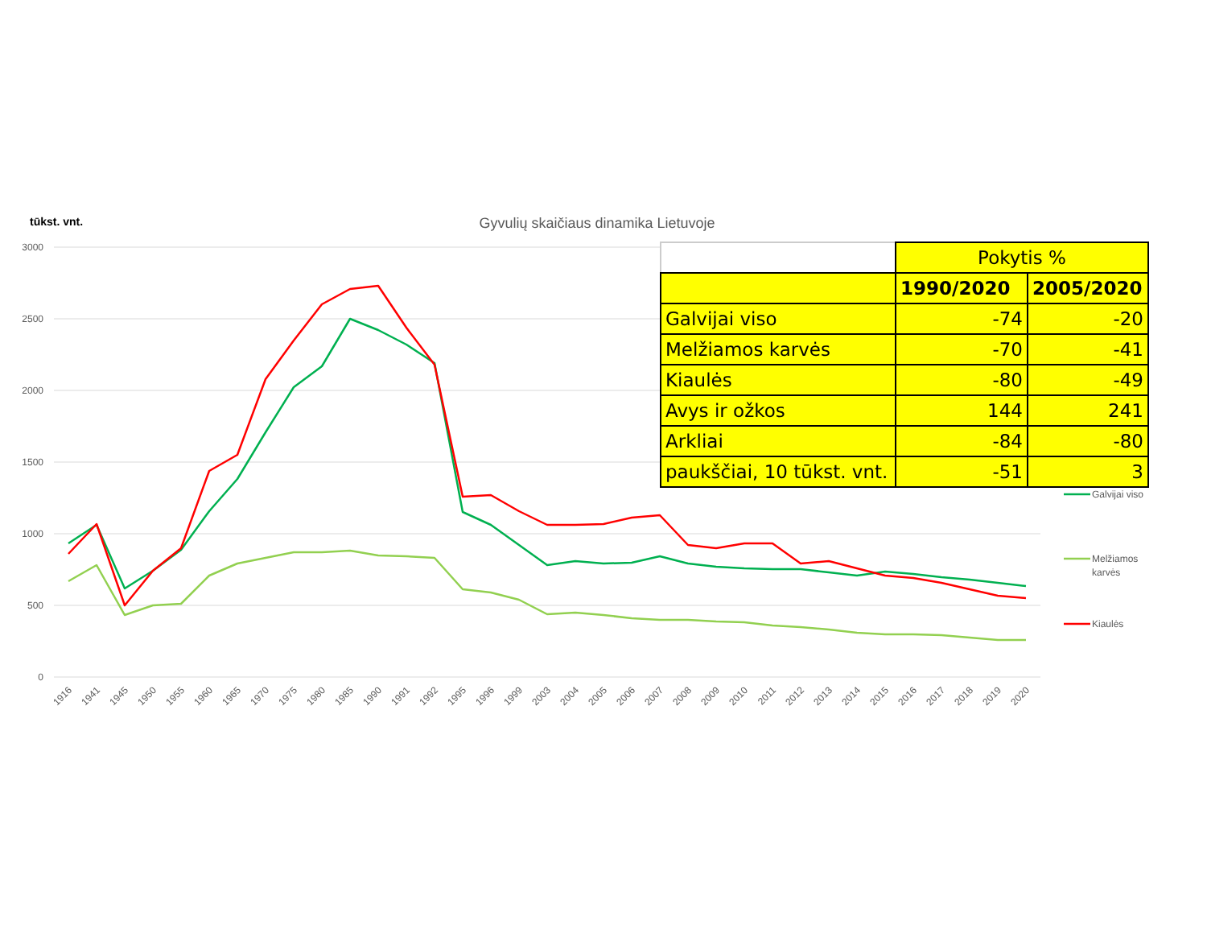tūkst. vnt.
Gyvulių skaičiaus dinamika Lietuvoje
3000
2500
2000
1500
1000
500
0
1916
1941
1945
1950
1955
1960
1965
1970
1975
1980
1985
1990
1991
1992
1995
1996
1999
2003
2004
2005
2006
2007
2008
2009
2010
2011
2012
2013
2014
2015
2016
2017
2018
2019
2020
Galvijai viso
Melžiamos
karvės
Kiaulės
| | Pokytis % | |
| | 1990/2020 | 2005/2020 |
| Galvijai viso | -74 | -20 |
| Melžiamos karvės | -70 | -41 |
| Kiaulės | -80 | -49 |
| Avys ir ožkos | 144 | 241 |
| Arkliai | -84 | -80 |
| paukščiai, 10 tūkst. vnt. | -51 | 3 |